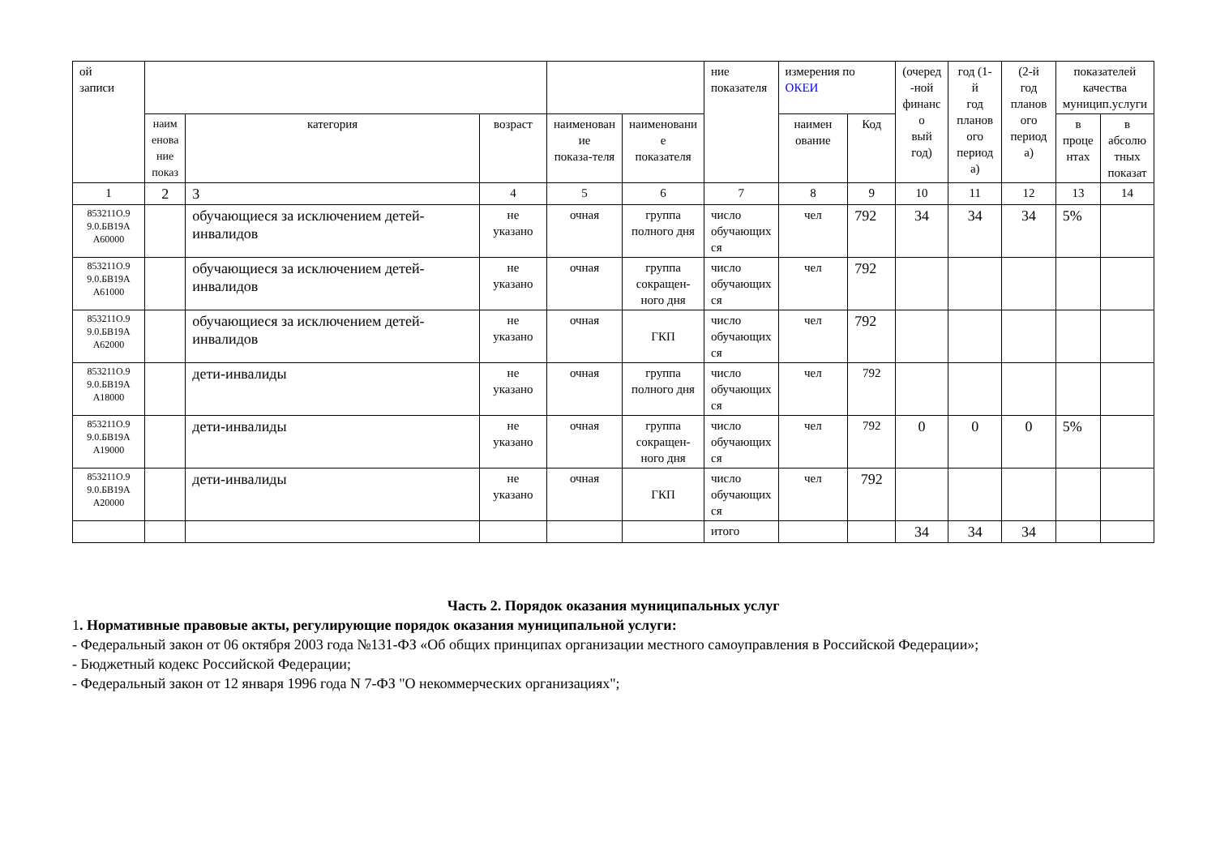| ой записи | | | | | | ние показателя | измерения по ОКЕИ | | (очеред -ной финанс о вый год) | год (1-й год планов ого период а) | (2-й год планов ого период а) | показателей качества муницип.услуги | |
| --- | --- | --- | --- | --- | --- | --- | --- | --- | --- | --- | --- | --- | --- |
| | наим енова ние показ | категория | возраст | наименован ие показа-теля | наименовани е показателя | | наимен ование | Код | | | | в проце нтах | в абсолю тных показат |
| 1 | 2 | 3 | 4 | 5 | 6 | 7 | 8 | 9 | 10 | 11 | 12 | 13 | 14 |
| 853211О.9 9.0.БВ19А А60000 | | обучающиеся за исключением детей-инвалидов | не указано | очная | группа полного дня | число обучающих ся | чел | 792 | 34 | 34 | 34 | 5% | |
| 853211О.9 9.0.БВ19А А61000 | | обучающиеся за исключением детей-инвалидов | не указано | очная | группа сокращен- ного дня | число обучающих ся | чел | 792 | | | | | |
| 853211О.9 9.0.БВ19А А62000 | | обучающиеся за исключением детей-инвалидов | не указано | очная | ГКП | число обучающих ся | чел | 792 | | | | | |
| 853211О.9 9.0.БВ19А А18000 | | дети-инвалиды | не указано | очная | группа полного дня | число обучающих ся | чел | 792 | | | | | |
| 853211О.9 9.0.БВ19А А19000 | | дети-инвалиды | не указано | очная | группа сокращен- ного дня | число обучающих ся | чел | 792 | 0 | 0 | 0 | 5% | |
| 853211О.9 9.0.БВ19А А20000 | | дети-инвалиды | не указано | очная | ГКП | число обучающих ся | чел | 792 | | | | | |
| | | | | | | итого | | | 34 | 34 | 34 | | |
Часть 2. Порядок оказания муниципальных услуг
1. Нормативные правовые акты, регулирующие порядок оказания муниципальной услуги:
- Федеральный закон от 06 октября 2003 года №131-ФЗ «Об общих принципах организации местного самоуправления в Российской Федерации»;
- Бюджетный кодекс Российской Федерации;
- Федеральный закон от 12 января 1996 года N 7-ФЗ "О некоммерческих организациях";